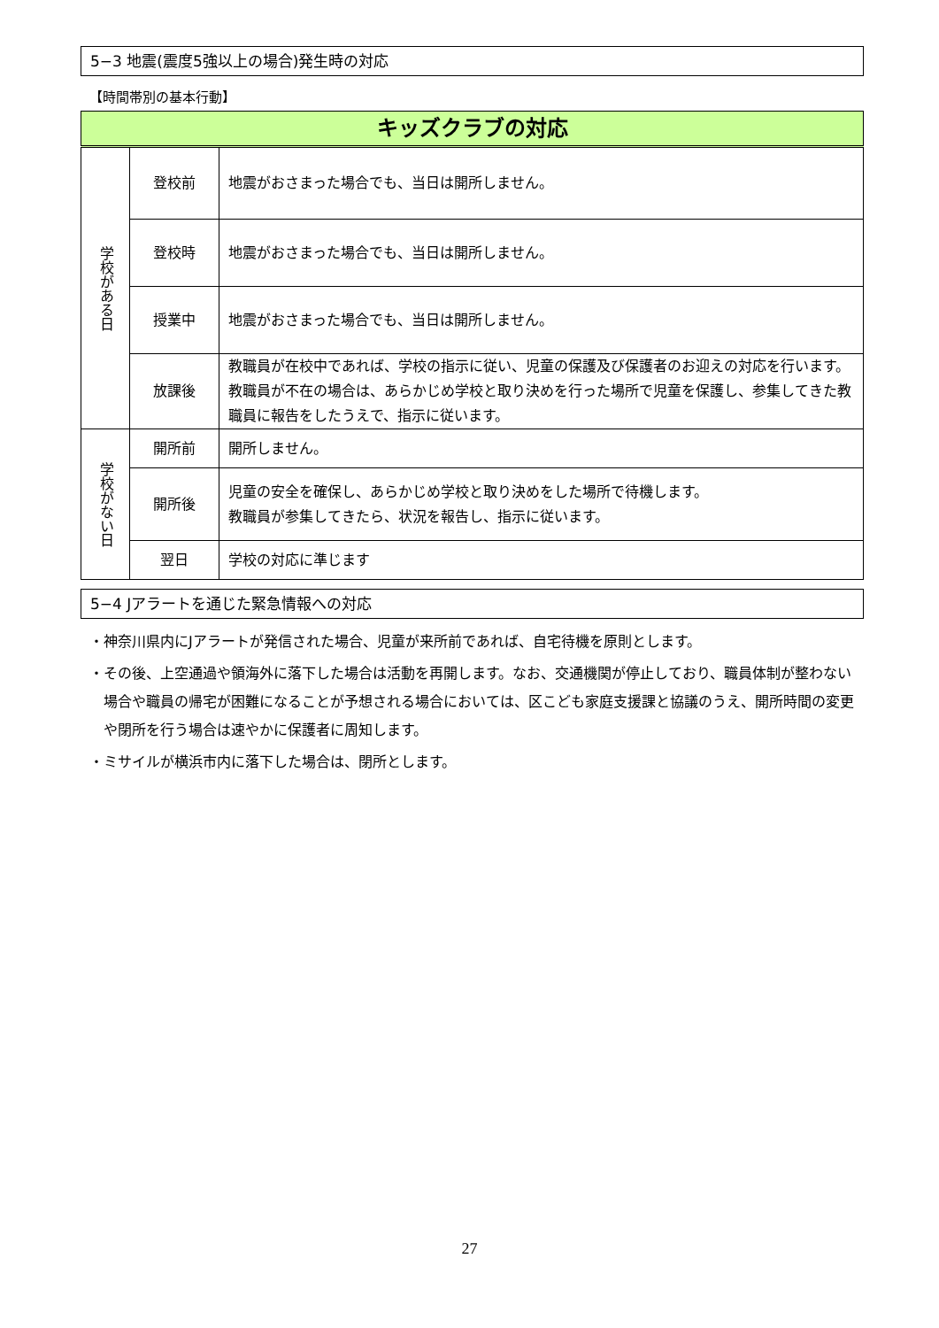5−3 地震(震度5強以上の場合)発生時の対応
【時間帯別の基本行動】
| キッズクラブの対応 | | |
| --- | --- | --- |
| 学校がある日 | 登校前 | 地震がおさまった場合でも、当日は開所しません。 |
| | 登校時 | 地震がおさまった場合でも、当日は開所しません。 |
| | 授業中 | 地震がおさまった場合でも、当日は開所しません。 |
| | 放課後 | 教職員が在校中であれば、学校の指示に従い、児童の保護及び保護者のお迎えの対応を行います。 教職員が不在の場合は、あらかじめ学校と取り決めを行った場所で児童を保護し、参集してきた教職員に報告をしたうえで、指示に従います。 |
| 学校がない日 | 開所前 | 開所しません。 |
| | 開所後 | 児童の安全を確保し、あらかじめ学校と取り決めをした場所で待機します。 教職員が参集してきたら、状況を報告し、指示に従います。 |
| | 翌日 | 学校の対応に準じます |
5−4 Jアラートを通じた緊急情報への対応
・神奈川県内にJアラートが発信された場合、児童が来所前であれば、自宅待機を原則とします。
・その後、上空通過や領海外に落下した場合は活動を再開します。なお、交通機関が停止しており、職員体制が整わない場合や職員の帰宅が困難になることが予想される場合においては、区こども家庭支援課と協議のうえ、開所時間の変更や閉所を行う場合は速やかに保護者に周知します。
・ミサイルが横浜市内に落下した場合は、閉所とします。
27